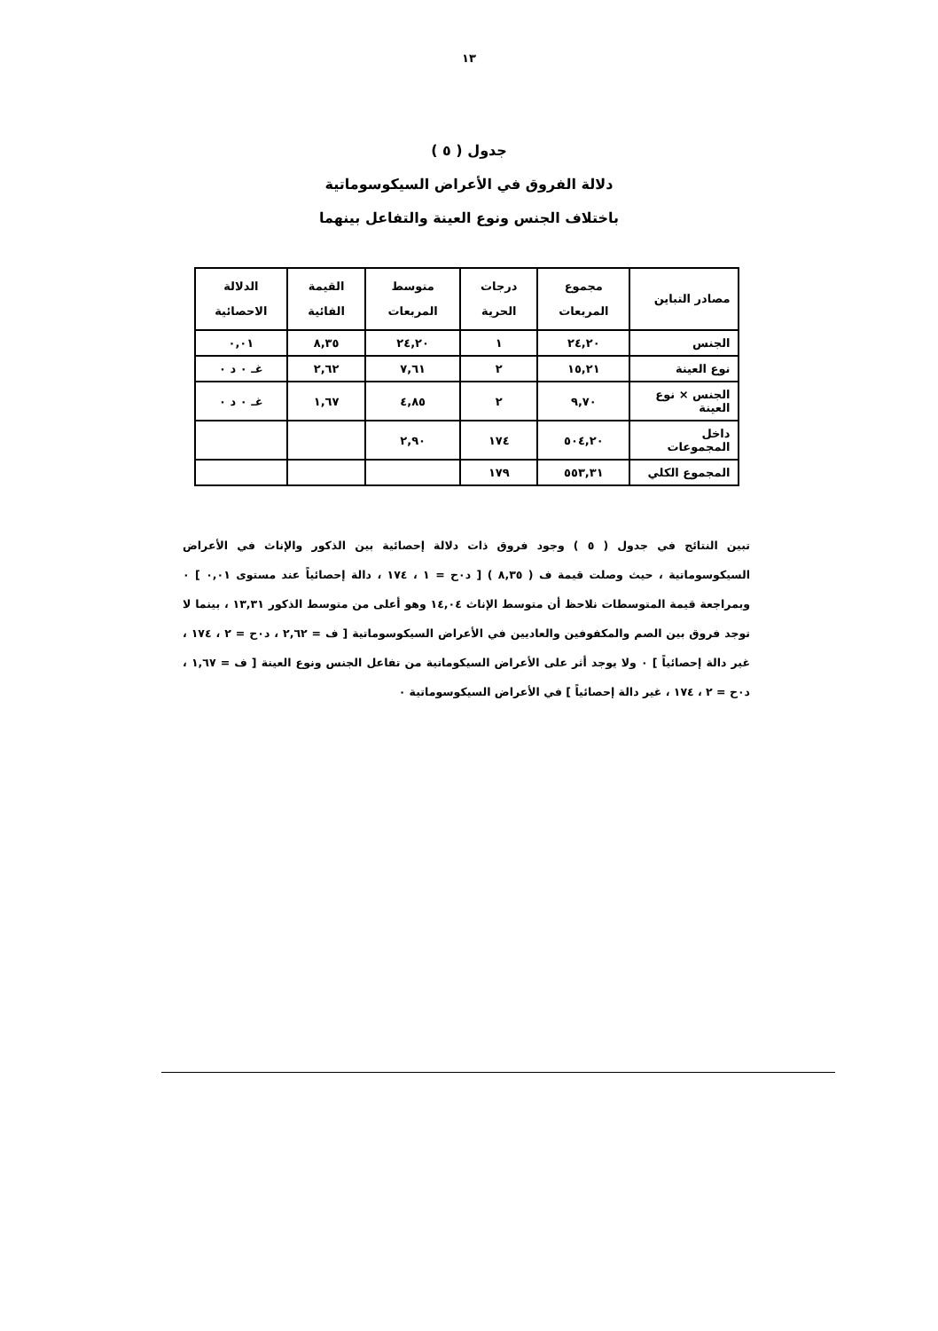١٣
جدول ( ٥ )
دلالة الفروق في الأعراض السيكوسوماتية
باختلاف الجنس ونوع العينة والتفاعل بينهما
| مصادر التباين | مجموع المربعات | درجات الحرية | متوسط المربعات | القيمة الفائية | الدلالة الاحصائية |
| --- | --- | --- | --- | --- | --- |
| الجنس | ٢٤,٢٠ | ١ | ٢٤,٢٠ | ٨,٣٥ | ٠,٠١ |
| نوع العينة | ١٥,٢١ | ٢ | ٧,٦١ | ٢,٦٢ | غـ ٠ د ٠ |
| الجنس × نوع العينة | ٩,٧٠ | ٢ | ٤,٨٥ | ١,٦٧ | غـ ٠ د ٠ |
| داخل المجموعات | ٥٠٤,٢٠ | ١٧٤ | ٢,٩٠ | | |
| المجموع الكلي | ٥٥٣,٣١ | ١٧٩ | | | |
تبين النتائج في جدول ( ٥ ) وجود فروق ذات دلالة إحصائية بين الذكور والإناث في الأعراض السيكوسوماتية ، حيث وصلت قيمة ف ( ٨,٣٥ ) [ د٠ح = ١ ، ١٧٤ ، دالة إحصائياً عند مستوى ٠,٠١ ] ٠ وبمراجعة قيمة المتوسطات نلاحظ أن متوسط الإناث ١٤,٠٤ وهو أعلى من متوسط الذكور ١٣,٣١ ، بينما لا توجد فروق بين الصم والمكفوفين والعاديين في الأعراض السيكوسوماتية [ ف = ٢,٦٢ ، د٠ح = ٢ ، ١٧٤ ، غير دالة إحصائياً ] ٠ ولا يوجد أثر على الأعراض السيكوماتية من تفاعل الجنس ونوع العينة [ ف = ١,٦٧ ، د٠ح = ٢ ، ١٧٤ ، غير دالة إحصائياً ] في الأعراض السيكوسوماتية ٠